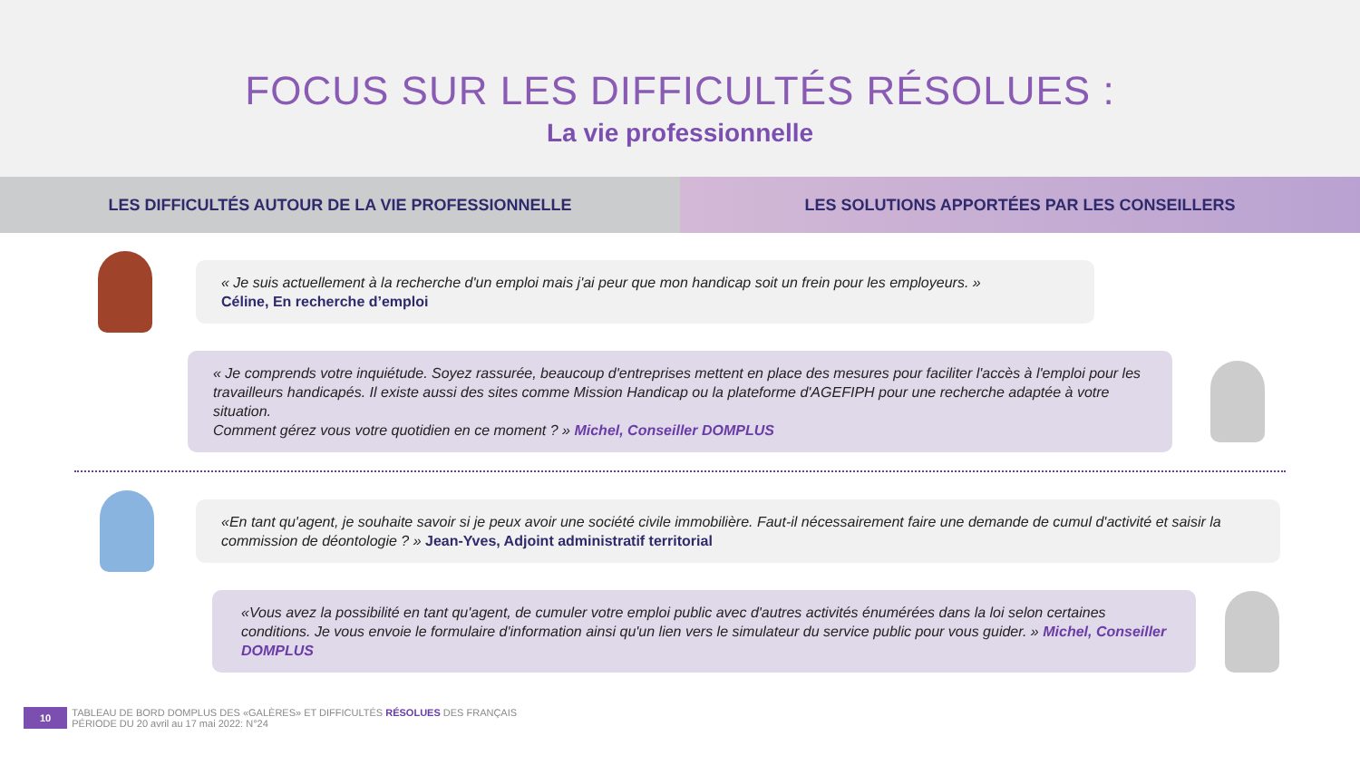FOCUS SUR LES DIFFICULTÉS RÉSOLUES :
La vie professionnelle
LES DIFFICULTÉS AUTOUR DE LA VIE PROFESSIONNELLE
LES SOLUTIONS APPORTÉES PAR LES CONSEILLERS
« Je suis actuellement à la recherche d'un emploi mais j'ai peur que mon handicap soit un frein pour les employeurs. »
Céline, En recherche d’emploi
« Je comprends votre inquiétude. Soyez rassurée, beaucoup d'entreprises mettent en place des mesures pour faciliter l'accès à l'emploi pour les travailleurs handicapés. Il existe aussi des sites comme Mission Handicap ou la plateforme d'AGEFIPH pour une recherche adaptée à votre situation.
Comment gérez vous votre quotidien en ce moment ? » Michel, Conseiller DOMPLUS
«En tant qu'agent, je souhaite savoir si je peux avoir une société civile immobilière. Faut-il nécessairement faire une demande de cumul d'activité et saisir la commission de déontologie ? » Jean-Yves, Adjoint administratif territorial
«Vous avez la possibilité en tant qu'agent, de cumuler votre emploi public avec d'autres activités énumérées dans la loi selon certaines conditions. Je vous envoie le formulaire d'information ainsi qu'un lien vers le simulateur du service public pour vous guider. » Michel, Conseiller DOMPLUS
10 TABLEAU DE BORD DOMPLUS DES «GALÈRES» ET DIFFICULTÉS RÉSOLUES DES FRANÇAIS
PÉRIODE DU 20 avril au 17 mai 2022: N°24